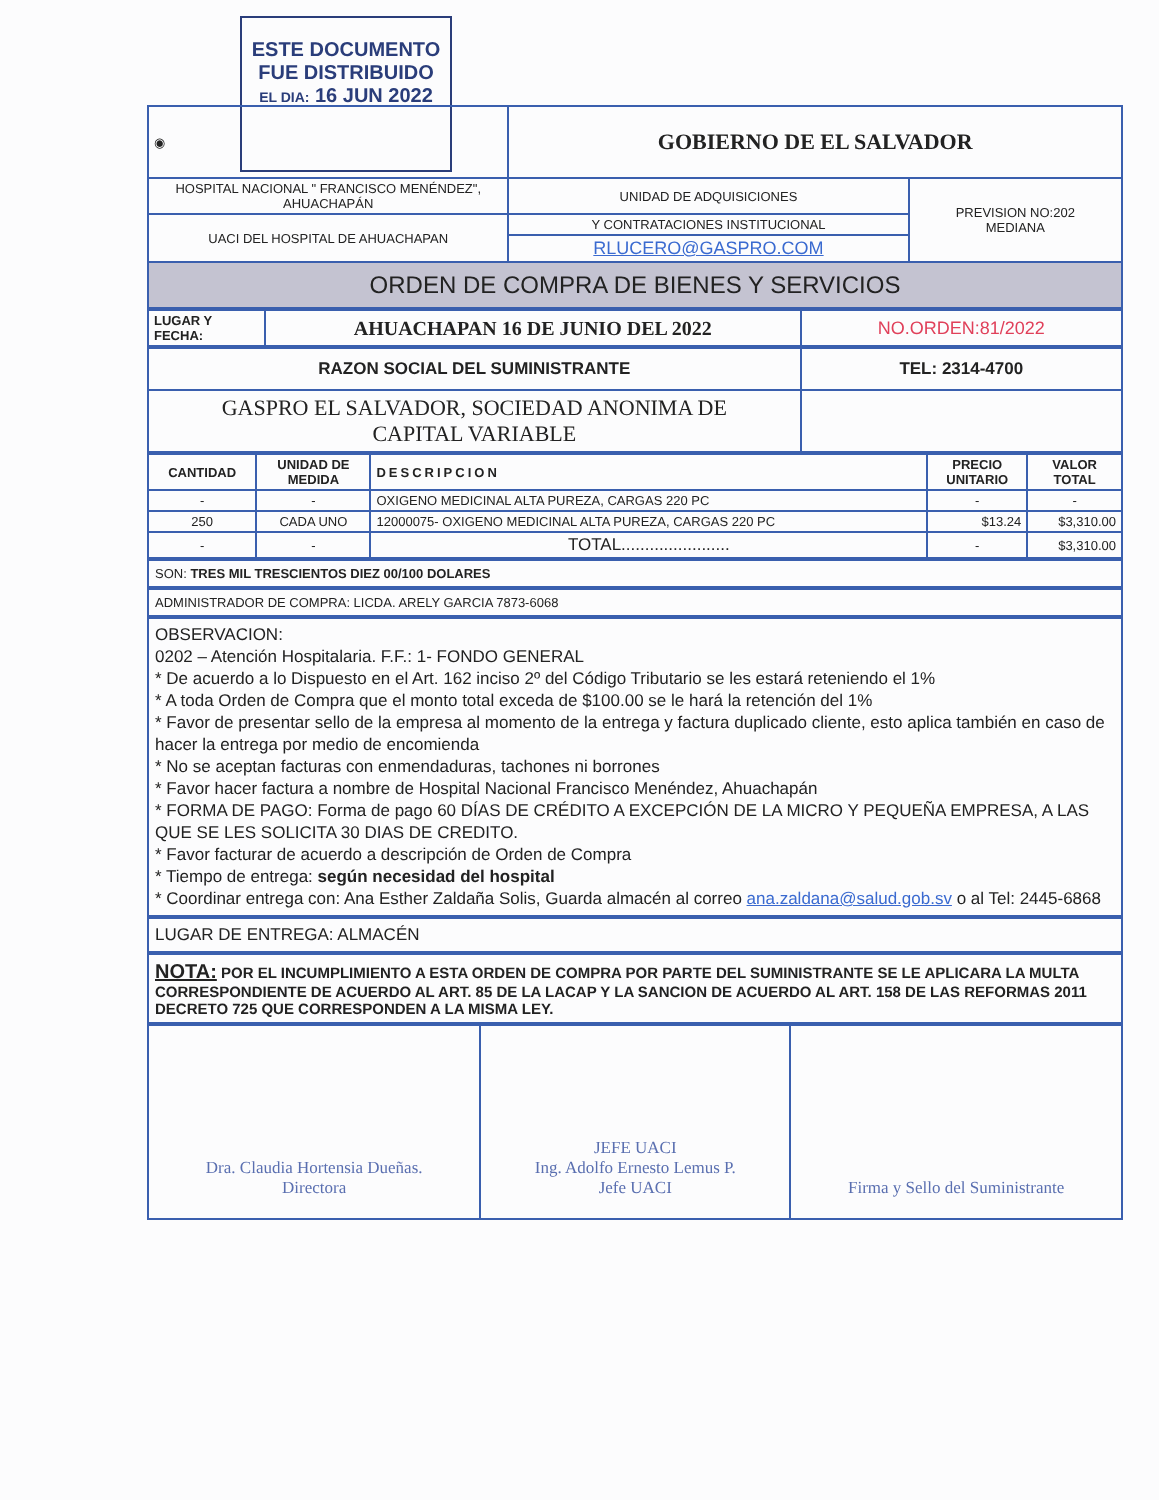ESTE DOCUMENTO
FUE DISTRIBUIDO
EL DIA: 16 JUN 2022
| ◉ | GOBIERNO DE EL SALVADOR | |
| HOSPITAL NACIONAL " FRANCISCO MENÉNDEZ", AHUACHAPÁN | UNIDAD DE ADQUISICIONES | PREVISION NO:202 MEDIANA |
| UACI DEL HOSPITAL DE AHUACHAPAN | Y CONTRATACIONES INSTITUCIONAL | |
| | RLUCERO@GASPRO.COM | |
| ORDEN DE COMPRA DE BIENES Y SERVICIOS | | |
| LUGAR Y FECHA: | AHUACHAPAN 16 DE JUNIO DEL 2022 | NO.ORDEN:81/2022 |
| RAZON SOCIAL DEL SUMINISTRANTE | TEL: 2314-4700 |
| GASPRO EL SALVADOR, SOCIEDAD ANONIMA DE CAPITAL VARIABLE | |
| CANTIDAD | UNIDAD DE MEDIDA | DESCRIPCION | PRECIO UNITARIO | VALOR TOTAL |
| --- | --- | --- | --- | --- |
| - | - | OXIGENO MEDICINAL ALTA PUREZA, CARGAS 220 PC | - | - |
| 250 | CADA UNO | 12000075- OXIGENO MEDICINAL ALTA PUREZA, CARGAS 220 PC | $13.24 | $3,310.00 |
| - | - | TOTAL....................... | - | $3,310.00 |
SON: TRES MIL TRESCIENTOS DIEZ 00/100 DOLARES
ADMINISTRADOR DE COMPRA: LICDA. ARELY GARCIA 7873-6068
OBSERVACION:
0202 – Atención Hospitalaria. F.F.: 1- FONDO GENERAL
* De acuerdo a lo Dispuesto en el Art. 162 inciso 2º del Código Tributario se les estará reteniendo el 1%
* A toda Orden de Compra que el monto total exceda de $100.00 se le hará la retención del 1%
* Favor de presentar sello de la empresa al momento de la entrega y factura duplicado cliente, esto aplica también en caso de hacer la entrega por medio de encomienda
* No se aceptan facturas con enmendaduras, tachones ni borrones
* Favor hacer factura a nombre de Hospital Nacional Francisco Menéndez, Ahuachapán
* FORMA DE PAGO: Forma de pago 60 DÍAS DE CRÉDITO A EXCEPCIÓN DE LA MICRO Y PEQUEÑA EMPRESA, A LAS QUE SE LES SOLICITA 30 DIAS DE CREDITO.
* Favor facturar de acuerdo a descripción de Orden de Compra
* Tiempo de entrega: según necesidad del hospital
* Coordinar entrega con: Ana Esther Zaldaña Solis, Guarda almacén al correo ana.zaldana@salud.gob.sv o al Tel: 2445-6868
LUGAR DE ENTREGA: ALMACÉN
NOTA: POR EL INCUMPLIMIENTO A ESTA ORDEN DE COMPRA POR PARTE DEL SUMINISTRANTE SE LE APLICARA LA MULTA CORRESPONDIENTE DE ACUERDO AL ART. 85 DE LA LACAP Y LA SANCION DE ACUERDO AL ART. 158 DE LAS REFORMAS 2011 DECRETO 725 QUE CORRESPONDEN A LA MISMA LEY.
| Dra. Claudia Hortensia Dueñas. Directora | JEFE UACI Ing. Adolfo Ernesto Lemus P. Jefe UACI | Firma y Sello del Suministrante |